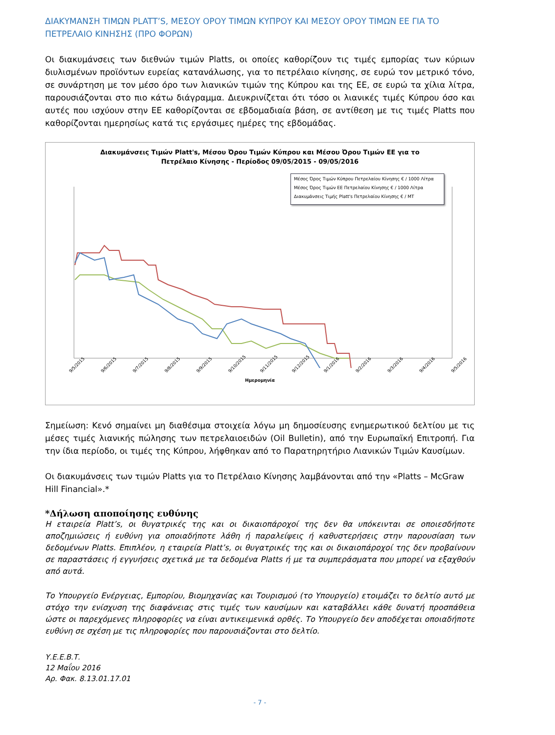ΔΙΑΚΥΜΑΝΣΗ ΤΙΜΩΝ PLATT’S, ΜΕΣΟΥ ΟΡΟΥ ΤΙΜΩΝ ΚΥΠΡΟΥ ΚΑΙ ΜΕΣΟΥ ΟΡΟΥ ΤΙΜΩΝ ΕΕ ΓΙΑ ΤΟ ΠΕΤΡΕΛΑΙΟ ΚΙΝΗΣΗΣ (ΠΡΟ ΦΟΡΩΝ)
Οι διακυμάνσεις των διεθνών τιμών Platts, οι οποίες καθορίζουν τις τιμές εμπορίας των κύριων διυλισμένων προϊόντων ευρείας κατανάλωσης, για το πετρέλαιο κίνησης, σε ευρώ τον μετρικό τόνο, σε συνάρτηση με τον μέσο όρο των λιανικών τιμών της Κύπρου και της ΕΕ, σε ευρώ τα χίλια λίτρα, παρουσιάζονται στο πιο κάτω διάγραμμα. Διευκρινίζεται ότι τόσο οι λιανικές τιμές Κύπρου όσο και αυτές που ισχύουν στην ΕΕ καθορίζονται σε εβδομαδιαία βάση, σε αντίθεση με τις τιμές Platts που καθορίζονται ημερησίως κατά τις εργάσιμες ημέρες της εβδομάδας.
Διακυμάνσεις Τιμών Platt's, Μέσου Όρου Τιμών Κύπρου και Μέσου Όρου Τιμών ΕΕ για το
Πετρέλαιο Κίνησης - Περίοδος 09/05/2015 - 09/05/2016
Μέσος Όρος Τιμών Κύπρου Πετρελαίου Κίνησης € / 1000 Λίτρα
Μέσος Όρος Τιμών ΕΕ Πετρελαίου Κίνησης € / 1000 Λίτρα
Διακυμάνσεις Τιμής Platt's Πετρελαίου Κίνησης € / ΜΤ
9/5/2015 9/6/2015 9/7/2015 9/8/2015 9/9/2015 9/10/2015 9/11/2015 9/12/2015 9/1/2016 9/2/2016 9/3/2016 9/4/2016 9/5/2016
Ημερομηνία
Σημείωση: Κενό σημαίνει μη διαθέσιμα στοιχεία λόγω μη δημοσίευσης ενημερωτικού δελτίου με τις μέσες τιμές λιανικής πώλησης των πετρελαιοειδών (Oil Bulletin), από την Ευρωπαϊκή Επιτροπή. Για την ίδια περίοδο, οι τιμές της Κύπρου, λήφθηκαν από το Παρατηρητήριο Λιανικών Τιμών Καυσίμων.
Οι διακυμάνσεις των τιμών Platts για το Πετρέλαιο Κίνησης λαμβάνονται από την «Platts – McGraw Hill Financial».*
*Δήλωση αποποίησης ευθύνης
Η εταιρεία Platt’s, οι θυγατρικές της και οι δικαιοπάροχοί της δεν θα υπόκεινται σε οποιεσδήποτε αποζημιώσεις ή ευθύνη για οποιαδήποτε λάθη ή παραλείψεις ή καθυστερήσεις στην παρουσίαση των δεδομένων Platts. Επιπλέον, η εταιρεία Platt’s, οι θυγατρικές της και οι δικαιοπάροχοί της δεν προβαίνουν σε παραστάσεις ή εγγυήσεις σχετικά με τα δεδομένα Platts ή με τα συμπεράσματα που μπορεί να εξαχθούν από αυτά.
Το Υπουργείο Ενέργειας, Εμπορίου, Βιομηχανίας και Τουρισμού (το Υπουργείο) ετοιμάζει το δελτίο αυτό με στόχο την ενίσχυση της διαφάνειας στις τιμές των καυσίμων και καταβάλλει κάθε δυνατή προσπάθεια ώστε οι παρεχόμενες πληροφορίες να είναι αντικειμενικά ορθές. Το Υπουργείο δεν αποδέχεται οποιαδήποτε ευθύνη σε σχέση με τις πληροφορίες που παρουσιάζονται στο δελτίο.
Υ.Ε.Ε.Β.Τ.
12 Μαΐου 2016
Αρ. Φακ. 8.13.01.17.01
- 7 -